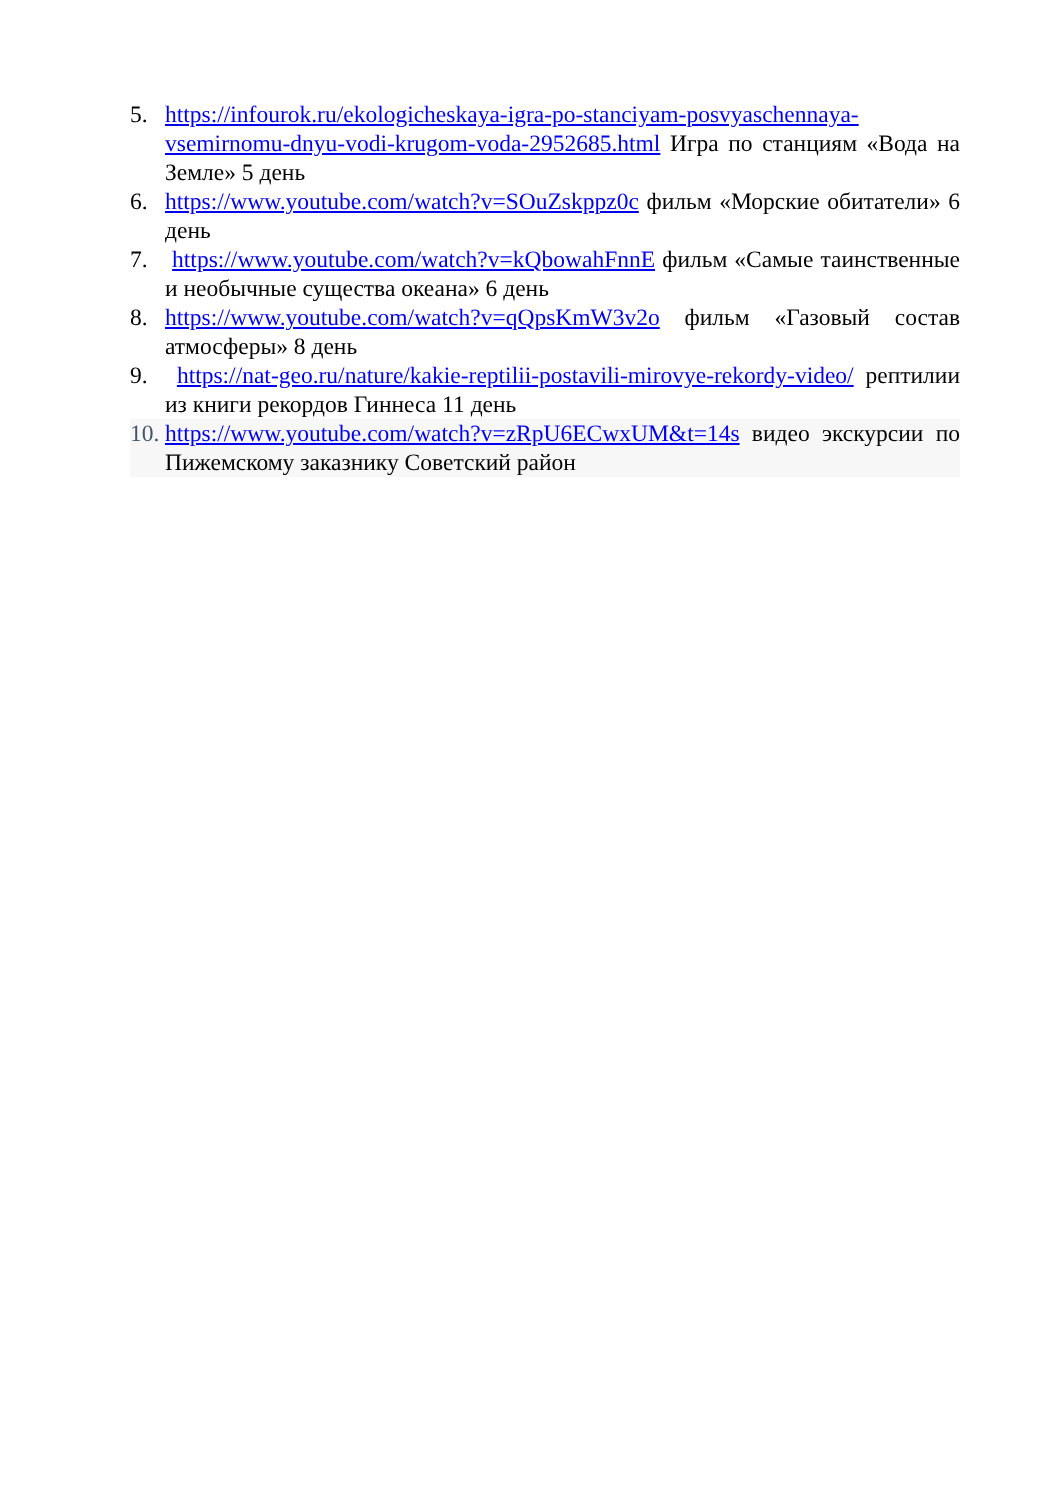5. https://infourok.ru/ekologicheskaya-igra-po-stanciyam-posvyaschennaya-vsemirnomu-dnyu-vodi-krugom-voda-2952685.html Игра по станциям «Вода на Земле» 5 день
6. https://www.youtube.com/watch?v=SOuZskppz0c фильм «Морские обитатели» 6 день
7. https://www.youtube.com/watch?v=kQbowahFnnE фильм «Самые таинственные и необычные существа океана» 6 день
8. https://www.youtube.com/watch?v=qQpsKmW3v2o фильм «Газовый состав атмосферы» 8 день
9. https://nat-geo.ru/nature/kakie-reptilii-postavili-mirovye-rekordy-video/ рептилии из книги рекордов Гиннеса 11 день
10. https://www.youtube.com/watch?v=zRpU6ECwxUM&t=14s видео экскурсии по Пижемскому заказнику Советский район